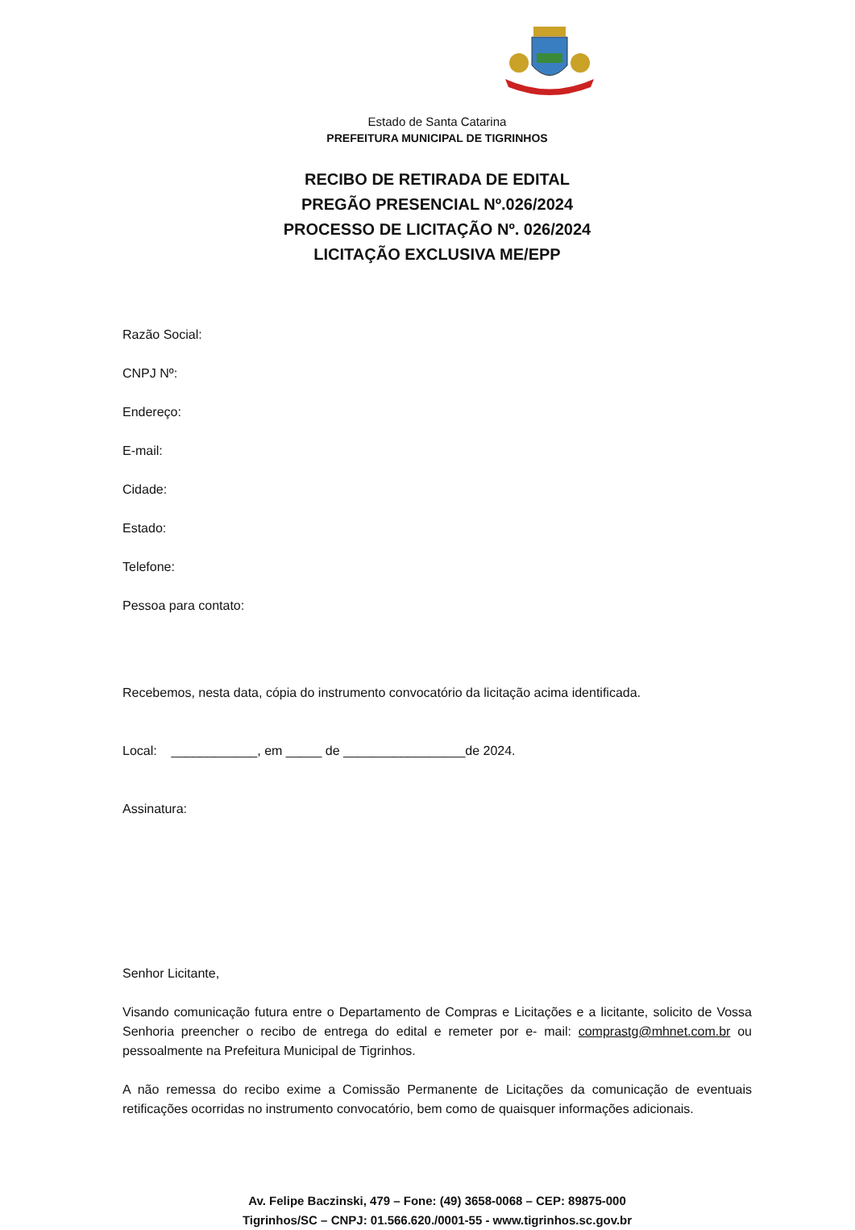Estado de Santa Catarina
PREFEITURA MUNICIPAL DE TIGRINHOS
RECIBO DE RETIRADA DE EDITAL
PREGÃO PRESENCIAL Nº.026/2024
PROCESSO DE LICITAÇÃO Nº. 026/2024
LICITAÇÃO EXCLUSIVA ME/EPP
Razão Social:
CNPJ Nº:
Endereço:
E-mail:
Cidade:
Estado:
Telefone:
Pessoa para contato:
Recebemos, nesta data, cópia do instrumento convocatório da licitação acima identificada.
Local: ____________, em _____ de _________________de 2024.
Assinatura:
Senhor Licitante,
Visando comunicação futura entre o Departamento de Compras e Licitações e a licitante, solicito de Vossa Senhoria preencher o recibo de entrega do edital e remeter por e- mail: comprastg@mhnet.com.br ou pessoalmente na Prefeitura Municipal de Tigrinhos.
A não remessa do recibo exime a Comissão Permanente de Licitações da comunicação de eventuais retificações ocorridas no instrumento convocatório, bem como de quaisquer informações adicionais.
Av. Felipe Baczinski, 479 – Fone: (49) 3658-0068 – CEP: 89875-000
Tigrinhos/SC – CNPJ: 01.566.620./0001-55 - www.tigrinhos.sc.gov.br